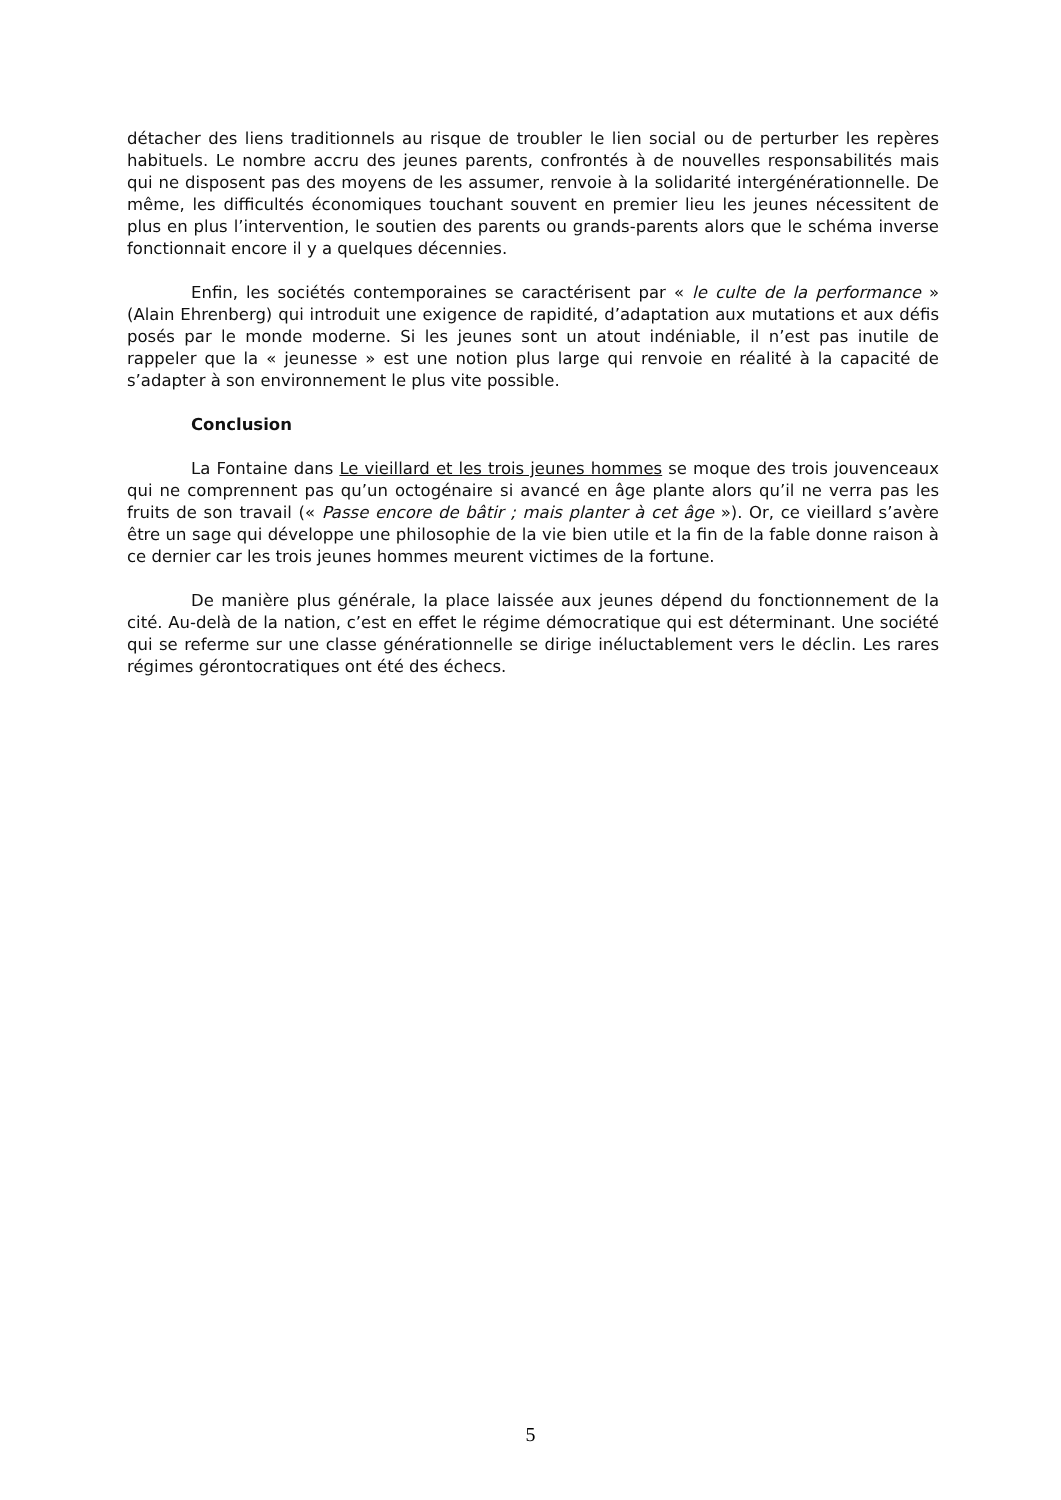détacher des liens traditionnels au risque de troubler le lien social ou de perturber les repères habituels. Le nombre accru des jeunes parents, confrontés à de nouvelles responsabilités mais qui ne disposent pas des moyens de les assumer, renvoie à la solidarité intergénérationnelle. De même, les difficultés économiques touchant souvent en premier lieu les jeunes nécessitent de plus en plus l’intervention, le soutien des parents ou grands-parents alors que le schéma inverse fonctionnait encore il y a quelques décennies.
Enfin, les sociétés contemporaines se caractérisent par « le culte de la performance » (Alain Ehrenberg) qui introduit une exigence de rapidité, d’adaptation aux mutations et aux défis posés par le monde moderne. Si les jeunes sont un atout indéniable, il n’est pas inutile de rappeler que la « jeunesse » est une notion plus large qui renvoie en réalité à la capacité de s’adapter à son environnement le plus vite possible.
Conclusion
La Fontaine dans Le vieillard et les trois jeunes hommes se moque des trois jouvenceaux qui ne comprennent pas qu’un octogénaire si avancé en âge plante alors qu’il ne verra pas les fruits de son travail (« Passe encore de bâtir ; mais planter à cet âge »). Or, ce vieillard s’avère être un sage qui développe une philosophie de la vie bien utile et la fin de la fable donne raison à ce dernier car les trois jeunes hommes meurent victimes de la fortune.
De manière plus générale, la place laissée aux jeunes dépend du fonctionnement de la cité. Au-delà de la nation, c’est en effet le régime démocratique qui est déterminant. Une société qui se referme sur une classe générationnelle se dirige inéluctablement vers le déclin. Les rares régimes gérontocratiques ont été des échecs.
5